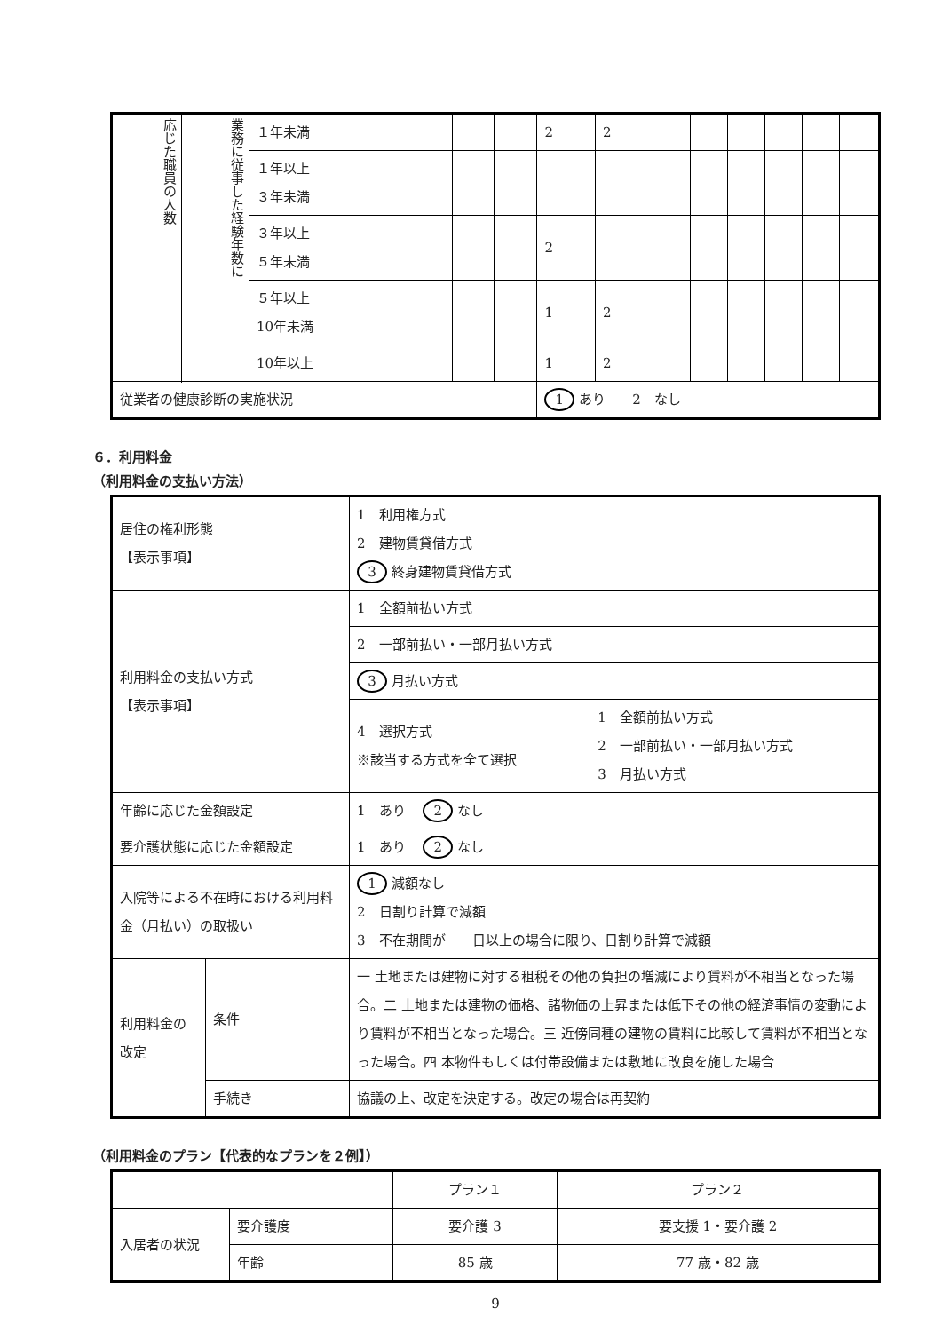| 応じた職員の人数 | 業務に従事した経験年数に | １年未満 | | | 2 | 2 | | | | | | |
| | | １年以上 ３年未満 | | | | | | | | | | |
| | | ３年以上 ５年未満 | | | 2 | | | | | | | |
| | | ５年以上 10年未満 | | | 1 | 2 | | | | | | |
| | | 10年以上 | | | 1 | 2 | | | | | | |
| 従業者の健康診断の実施状況 | | | | | 1 あり 2 なし | | | | | | | |
６．利用料金
（利用料金の支払い方法）
| 居住の権利形態 【表示事項】 | | 1 利用権方式 2 建物賃貸借方式 3 終身建物賃貸借方式 | |
| 利用料金の支払い方式 【表示事項】 | | 1 全額前払い方式 | |
| | | 2 一部前払い・一部月払い方式 | |
| | | 3 月払い方式 | |
| | | 4 選択方式 ※該当する方式を全て選択 | 1 全額前払い方式 2 一部前払い・一部月払い方式 3 月払い方式 |
| 年齢に応じた金額設定 | | 1 あり 2 なし | |
| 要介護状態に応じた金額設定 | | 1 あり 2 なし | |
| 入院等による不在時における利用料金（月払い）の取扱い | | 1 減額なし 2 日割り計算で減額 3 不在期間が 日以上の場合に限り、日割り計算で減額 | |
| 利用料金の改定 | 条件 | 一 土地または建物に対する租税その他の負担の増減により賃料が不相当となった場合。二 土地または建物の価格、諸物価の上昇または低下その他の経済事情の変動により賃料が不相当となった場合。三 近傍同種の建物の賃料に比較して賃料が不相当となった場合。四 本物件もしくは付帯設備または敷地に改良を施した場合 | |
| | 手続き | 協議の上、改定を決定する。改定の場合は再契約 | |
（利用料金のプラン【代表的なプランを２例】）
| | | プラン１ | プラン２ |
| 入居者の状況 | 要介護度 | 要介護 3 | 要支援 1・要介護 2 |
| | 年齢 | 85 歳 | 77 歳・82 歳 |
9